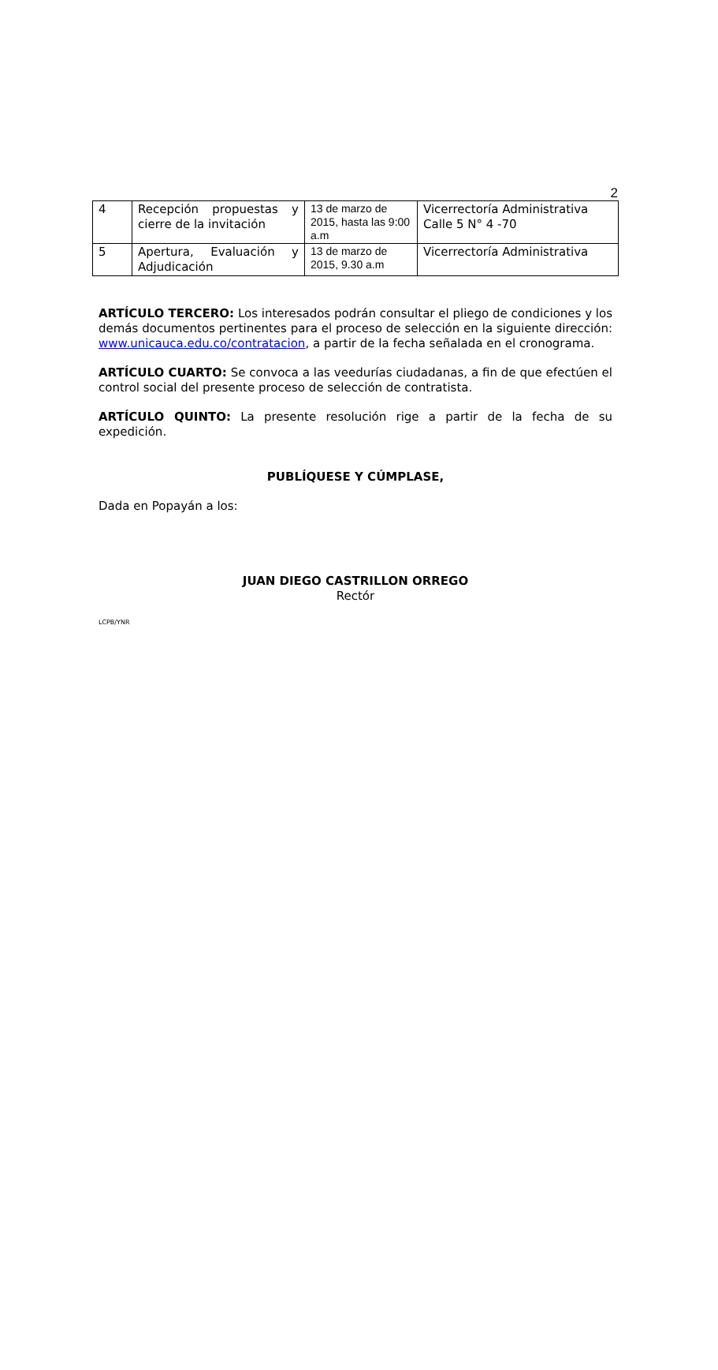2
| 4 | Recepción propuestas y cierre de la invitación | 13 de marzo de 2015, hasta las 9:00 a.m | Vicerrectoría Administrativa Calle 5 N° 4 -70 |
| 5 | Apertura, Evaluación y Adjudicación | 13 de marzo de 2015, 9.30 a.m | Vicerrectoría Administrativa |
ARTÍCULO TERCERO: Los interesados podrán consultar el pliego de condiciones y los demás documentos pertinentes para el proceso de selección en la siguiente dirección: www.unicauca.edu.co/contratacion, a partir de la fecha señalada en el cronograma.
ARTÍCULO CUARTO: Se convoca a las veedurías ciudadanas, a fin de que efectúen el control social del presente proceso de selección de contratista.
ARTÍCULO QUINTO: La presente resolución rige a partir de la fecha de su expedición.
PUBLÍQUESE Y CÚMPLASE,
Dada en Popayán a los:
JUAN DIEGO CASTRILLON ORREGO
Rectór
LCPB/YNR